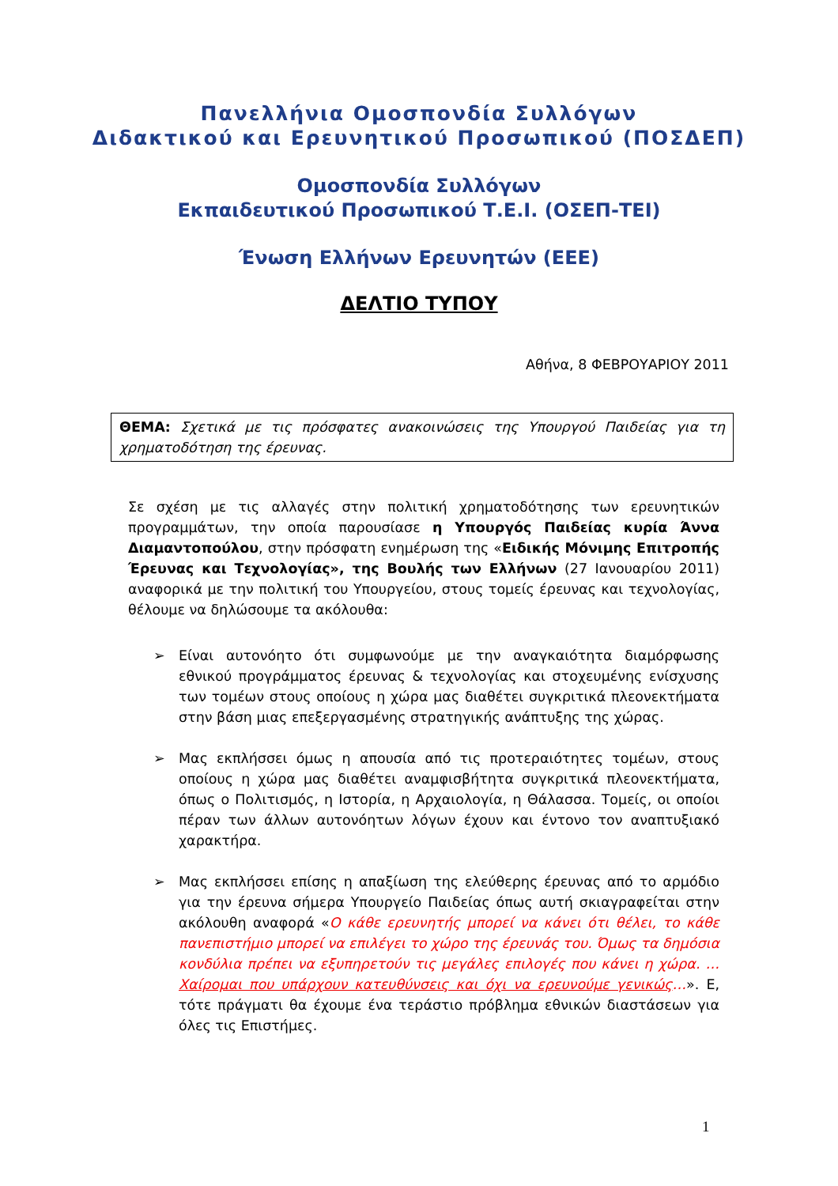Πανελλήνια Ομοσπονδία Συλλόγων
Διδακτικού και Ερευνητικού Προσωπικού (ΠΟΣΔΕΠ)
Ομοσπονδία Συλλόγων
Εκπαιδευτικού Προσωπικού Τ.Ε.Ι. (ΟΣΕΠ-ΤΕΙ)
Ένωση Ελλήνων Ερευνητών (ΕΕΕ)
ΔΕΛΤΙΟ ΤΥΠΟΥ
Αθήνα, 8 ΦΕΒΡΟΥΑΡΙΟΥ 2011
ΘΕΜΑ: Σχετικά με τις πρόσφατες ανακοινώσεις της Υπουργού Παιδείας για τη χρηματοδότηση της έρευνας.
Σε σχέση με τις αλλαγές στην πολιτική χρηματοδότησης των ερευνητικών προγραμμάτων, την οποία παρουσίασε η Υπουργός Παιδείας κυρία Άννα Διαμαντοπούλου, στην πρόσφατη ενημέρωση της «Ειδικής Μόνιμης Επιτροπής Έρευνας και Τεχνολογίας», της Βουλής των Ελλήνων (27 Ιανουαρίου 2011) αναφορικά με την πολιτική του Υπουργείου, στους τομείς έρευνας και τεχνολογίας, θέλουμε να δηλώσουμε τα ακόλουθα:
➢ Είναι αυτονόητο ότι συμφωνούμε με την αναγκαιότητα διαμόρφωσης εθνικού προγράμματος έρευνας & τεχνολογίας και στοχευμένης ενίσχυσης των τομέων στους οποίους η χώρα μας διαθέτει συγκριτικά πλεονεκτήματα στην βάση μιας επεξεργασμένης στρατηγικής ανάπτυξης της χώρας.
➢ Μας εκπλήσσει όμως η απουσία από τις προτεραιότητες τομέων, στους οποίους η χώρα μας διαθέτει αναμφισβήτητα συγκριτικά πλεονεκτήματα, όπως ο Πολιτισμός, η Ιστορία, η Αρχαιολογία, η Θάλασσα. Τομείς, οι οποίοι πέραν των άλλων αυτονόητων λόγων έχουν και έντονο τον αναπτυξιακό χαρακτήρα.
➢ Μας εκπλήσσει επίσης η απαξίωση της ελεύθερης έρευνας από το αρμόδιο για την έρευνα σήμερα Υπουργείο Παιδείας όπως αυτή σκιαγραφείται στην ακόλουθη αναφορά «Ο κάθε ερευνητής μπορεί να κάνει ότι θέλει, το κάθε πανεπιστήμιο μπορεί να επιλέγει το χώρο της έρευνάς του. Όμως τα δημόσια κονδύλια πρέπει να εξυπηρετούν τις μεγάλες επιλογές που κάνει η χώρα. … Χαίρομαι που υπάρχουν κατευθύνσεις και όχι να ερευνούμε γενικώς…». Ε, τότε πράγματι θα έχουμε ένα τεράστιο πρόβλημα εθνικών διαστάσεων για όλες τις Επιστήμες.
1